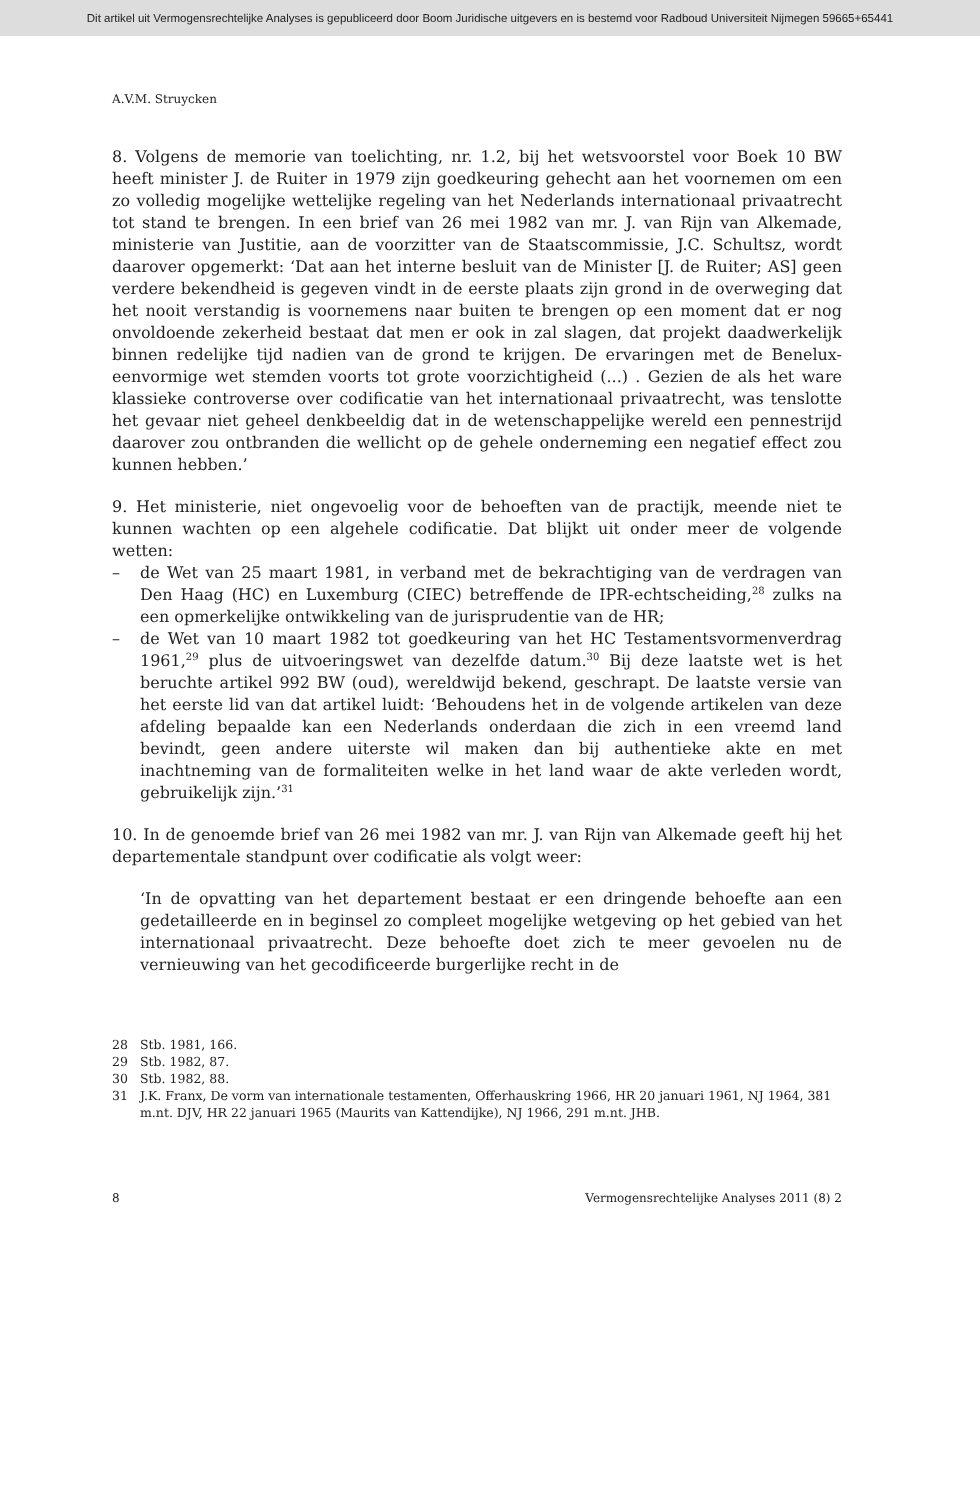Dit artikel uit Vermogensrechtelijke Analyses is gepubliceerd door Boom Juridische uitgevers en is bestemd voor Radboud Universiteit Nijmegen 59665+65441
A.V.M. Struycken
8. Volgens de memorie van toelichting, nr. 1.2, bij het wetsvoorstel voor Boek 10 BW heeft minister J. de Ruiter in 1979 zijn goedkeuring gehecht aan het voornemen om een zo volledig mogelijke wettelijke regeling van het Nederlands internationaal privaatrecht tot stand te brengen. In een brief van 26 mei 1982 van mr. J. van Rijn van Alkemade, ministerie van Justitie, aan de voorzitter van de Staatscommissie, J.C. Schultsz, wordt daarover opgemerkt: ‘Dat aan het interne besluit van de Minister [J. de Ruiter; AS] geen verdere bekendheid is gegeven vindt in de eerste plaats zijn grond in de overweging dat het nooit verstandig is voornemens naar buiten te brengen op een moment dat er nog onvoldoende zekerheid bestaat dat men er ook in zal slagen, dat projekt daadwerkelijk binnen redelijke tijd nadien van de grond te krijgen. De ervaringen met de Benelux-eenvormige wet stemden voorts tot grote voorzichtigheid (...) . Gezien de als het ware klassieke controverse over codificatie van het internationaal privaatrecht, was tenslotte het gevaar niet geheel denkbeeldig dat in de wetenschappelijke wereld een pennestrijd daarover zou ontbranden die wellicht op de gehele onderneming een negatief effect zou kunnen hebben.’
9. Het ministerie, niet ongevoelig voor de behoeften van de practijk, meende niet te kunnen wachten op een algehele codificatie. Dat blijkt uit onder meer de volgende wetten:
– de Wet van 25 maart 1981, in verband met de bekrachtiging van de verdragen van Den Haag (HC) en Luxemburg (CIEC) betreffende de IPR-echtscheiding,<sup>28</sup> zulks na een opmerkelijke ontwikkeling van de jurisprudentie van de HR;
– de Wet van 10 maart 1982 tot goedkeuring van het HC Testamentsvormenverdrag 1961,<sup>29</sup> plus de uitvoeringswet van dezelfde datum.<sup>30</sup> Bij deze laatste wet is het beruchte artikel 992 BW (oud), wereldwijd bekend, geschrapt. De laatste versie van het eerste lid van dat artikel luidt: ‘Behoudens het in de volgende artikelen van deze afdeling bepaalde kan een Nederlands onderdaan die zich in een vreemd land bevindt, geen andere uiterste wil maken dan bij authentieke akte en met inachtneming van de formaliteiten welke in het land waar de akte verleden wordt, gebruikelijk zijn.’<sup>31</sup>
10. In de genoemde brief van 26 mei 1982 van mr. J. van Rijn van Alkemade geeft hij het departementale standpunt over codificatie als volgt weer:
‘In de opvatting van het departement bestaat er een dringende behoefte aan een gedetailleerde en in beginsel zo compleet mogelijke wetgeving op het gebied van het internationaal privaatrecht. Deze behoefte doet zich te meer gevoelen nu de vernieuwing van het gecodificeerde burgerlijke recht in de
28 Stb. 1981, 166.
29 Stb. 1982, 87.
30 Stb. 1982, 88.
31 J.K. Franx, De vorm van internationale testamenten, Offerhauskring 1966, HR 20 januari 1961, NJ 1964, 381 m.nt. DJV, HR 22 januari 1965 (Maurits van Kattendijke), NJ 1966, 291 m.nt. JHB.
8 Vermogensrechtelijke Analyses 2011 (8) 2